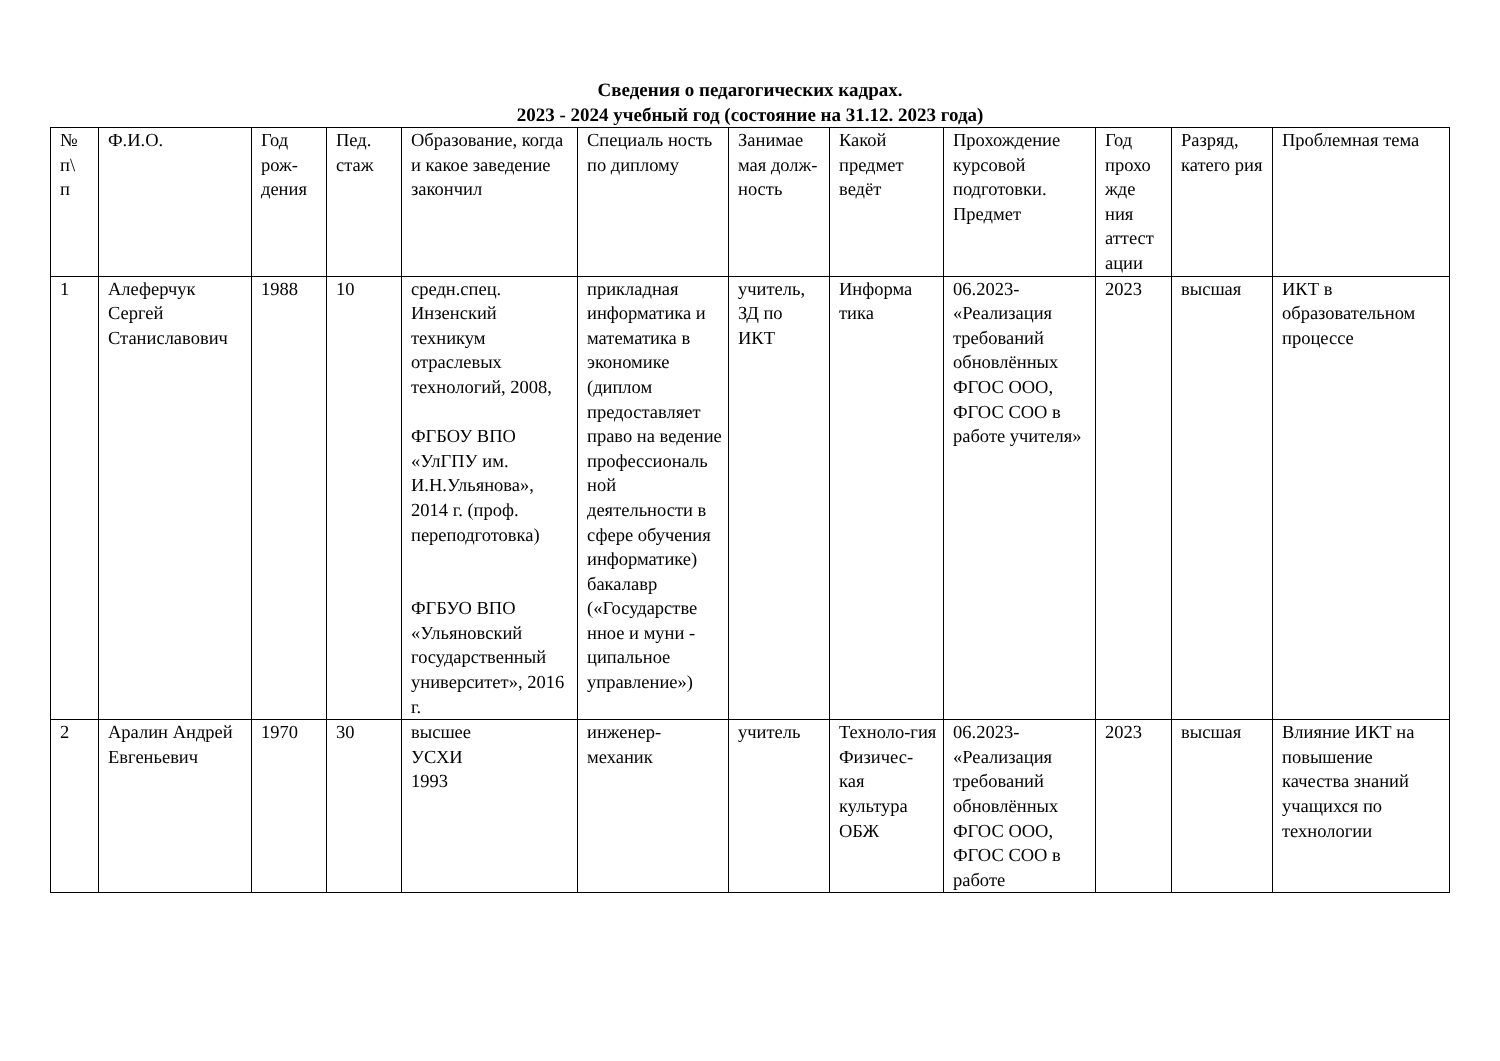Сведения о педагогических кадрах.
2023 - 2024 учебный год (состояние на 31.12. 2023 года)
| № п\ п | Ф.И.О. | Год рож- дения | Пед. стаж | Образование, когда и какое заведение закончил | Специаль ность по диплому | Занимае мая долж- ность | Какой предмет ведёт | Прохождение курсовой подготовки. Предмет | Год прохо жде ния аттест ации | Разряд, катего рия | Проблемная тема |
| --- | --- | --- | --- | --- | --- | --- | --- | --- | --- | --- | --- |
| 1 | Алеферчук Сергей Станиславович | 1988 | 10 | средн.спец. Инзенский техникум отраслевых технологий, 2008, ФГБОУ ВПО «УлГПУ им. И.Н.Ульянова», 2014 г. (проф. переподготовка) ФГБУО ВПО «Ульяновский государственный университет», 2016 г. | прикладная информатика и математика в экономике (диплом предоставляет право на ведение профессиональ ной деятельности в сфере обучения информатике) бакалавр («Государстве нное и муни - ципальное управление») | учитель, ЗД по ИКТ | Информа тика | 06.2023- «Реализация требований обновлённых ФГОС ООО, ФГОС СОО в работе учителя» | 2023 | высшая | ИКТ в образовательном процессе |
| 2 | Аралин Андрей Евгеньевич | 1970 | 30 | высшее УСХИ 1993 | инженер-механик | учитель | Техноло-гия Физичес-кая культура ОБЖ | 06.2023- «Реализация требований обновлённых ФГОС ООО, ФГОС СОО в работе | 2023 | высшая | Влияние ИКТ на повышение качества знаний учащихся по технологии |